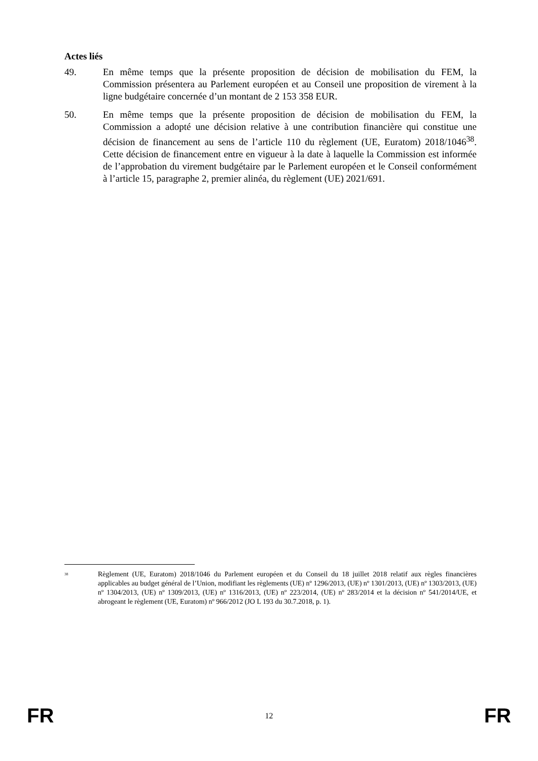Actes liés
49. En même temps que la présente proposition de décision de mobilisation du FEM, la Commission présentera au Parlement européen et au Conseil une proposition de virement à la ligne budgétaire concernée d’un montant de 2 153 358 EUR.
50. En même temps que la présente proposition de décision de mobilisation du FEM, la Commission a adopté une décision relative à une contribution financière qui constitue une décision de financement au sens de l’article 110 du règlement (UE, Euratom) 2018/1046<sup>38</sup>. Cette décision de financement entre en vigueur à la date à laquelle la Commission est informée de l’approbation du virement budgétaire par le Parlement européen et le Conseil conformément à l’article 15, paragraphe 2, premier alinéa, du règlement (UE) 2021/691.
<sup>38</sup>
Règlement (UE, Euratom) 2018/1046 du Parlement européen et du Conseil du 18 juillet 2018 relatif aux règles financières applicables au budget général de l’Union, modifiant les règlements (UE) nº 1296/2013, (UE) nº 1301/2013, (UE) nº 1303/2013, (UE) nº 1304/2013, (UE) nº 1309/2013, (UE) nº 1316/2013, (UE) nº 223/2014, (UE) nº 283/2014 et la décision nº 541/2014/UE, et abrogeant le règlement (UE, Euratom) nº 966/2012 (JO L 193 du 30.7.2018, p. 1).
FR 12 FR